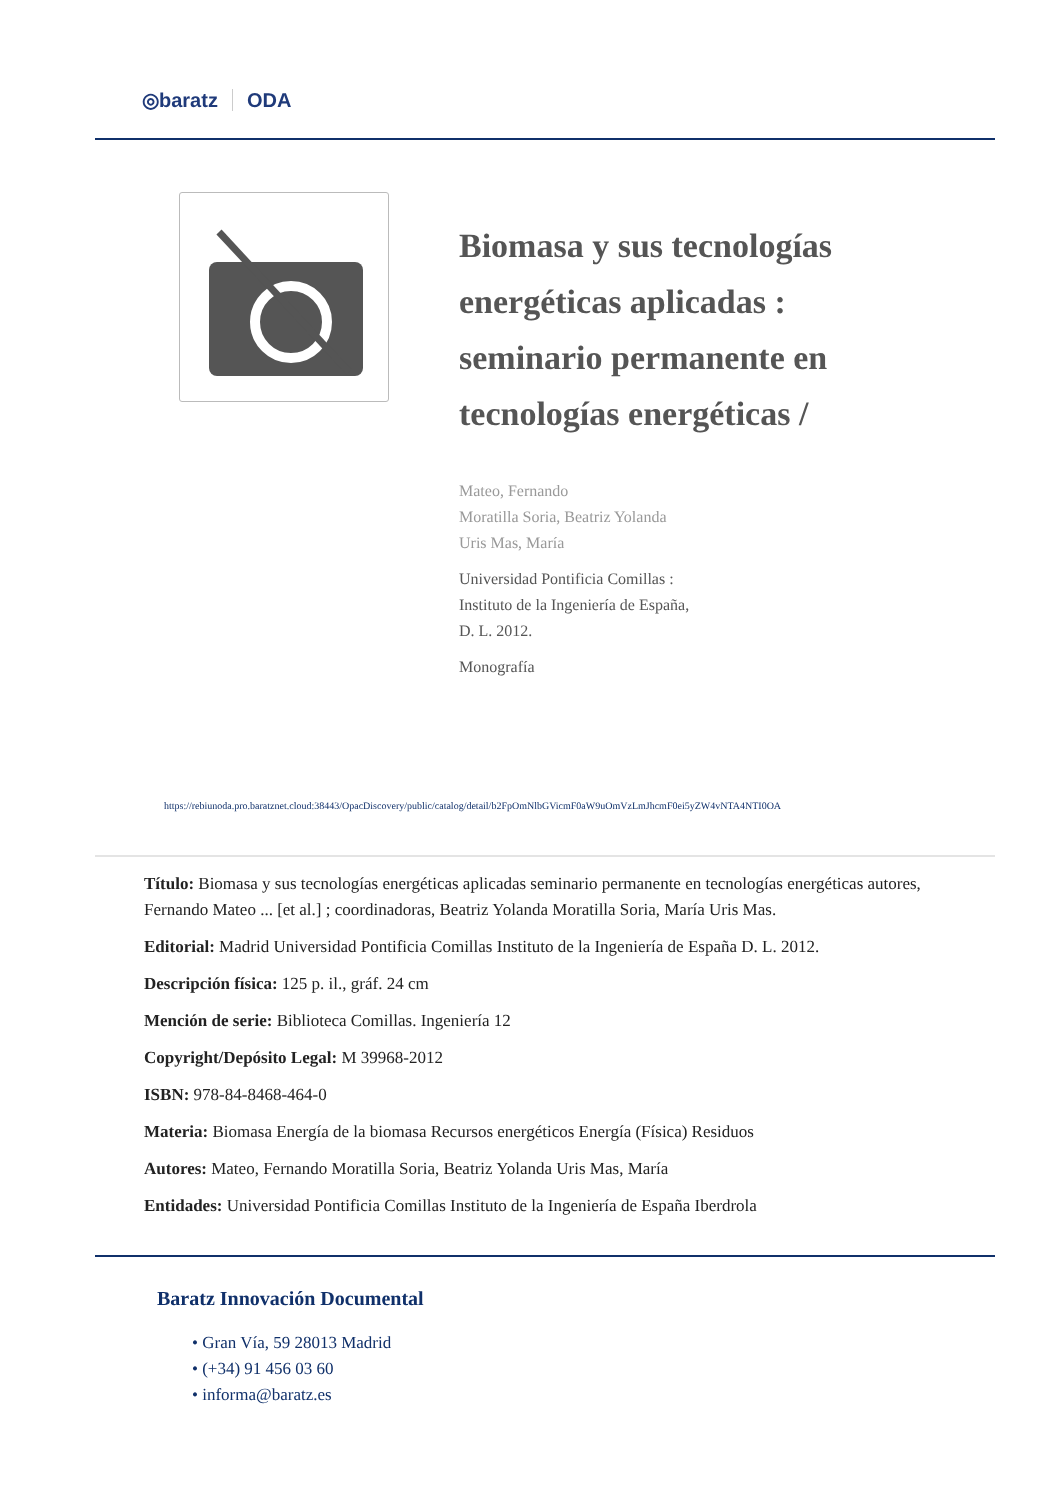◎baratz ODA
Biomasa y sus tecnologías energéticas aplicadas : seminario permanente en tecnologías energéticas /
Mateo, Fernando
Moratilla Soria, Beatriz Yolanda
Uris Mas, María
Universidad Pontificia Comillas :
Instituto de la Ingeniería de España,
D. L. 2012.
Monografía
https://rebiunoda.pro.baratznet.cloud:38443/OpacDiscovery/public/catalog/detail/b2FpOmNlbGVicmF0aW9uOmVzLmJhcmF0ei5yZW4vNTA4NTI0OA
Título: Biomasa y sus tecnologías energéticas aplicadas seminario permanente en tecnologías energéticas autores, Fernando Mateo ... [et al.] ; coordinadoras, Beatriz Yolanda Moratilla Soria, María Uris Mas.
Editorial: Madrid Universidad Pontificia Comillas Instituto de la Ingeniería de España D. L. 2012.
Descripción física: 125 p. il., gráf. 24 cm
Mención de serie: Biblioteca Comillas. Ingeniería 12
Copyright/Depósito Legal: M 39968-2012
ISBN: 978-84-8468-464-0
Materia: Biomasa Energía de la biomasa Recursos energéticos Energía (Física) Residuos
Autores: Mateo, Fernando Moratilla Soria, Beatriz Yolanda Uris Mas, María
Entidades: Universidad Pontificia Comillas Instituto de la Ingeniería de España Iberdrola
Baratz Innovación Documental
• Gran Vía, 59 28013 Madrid
• (+34) 91 456 03 60
• informa@baratz.es